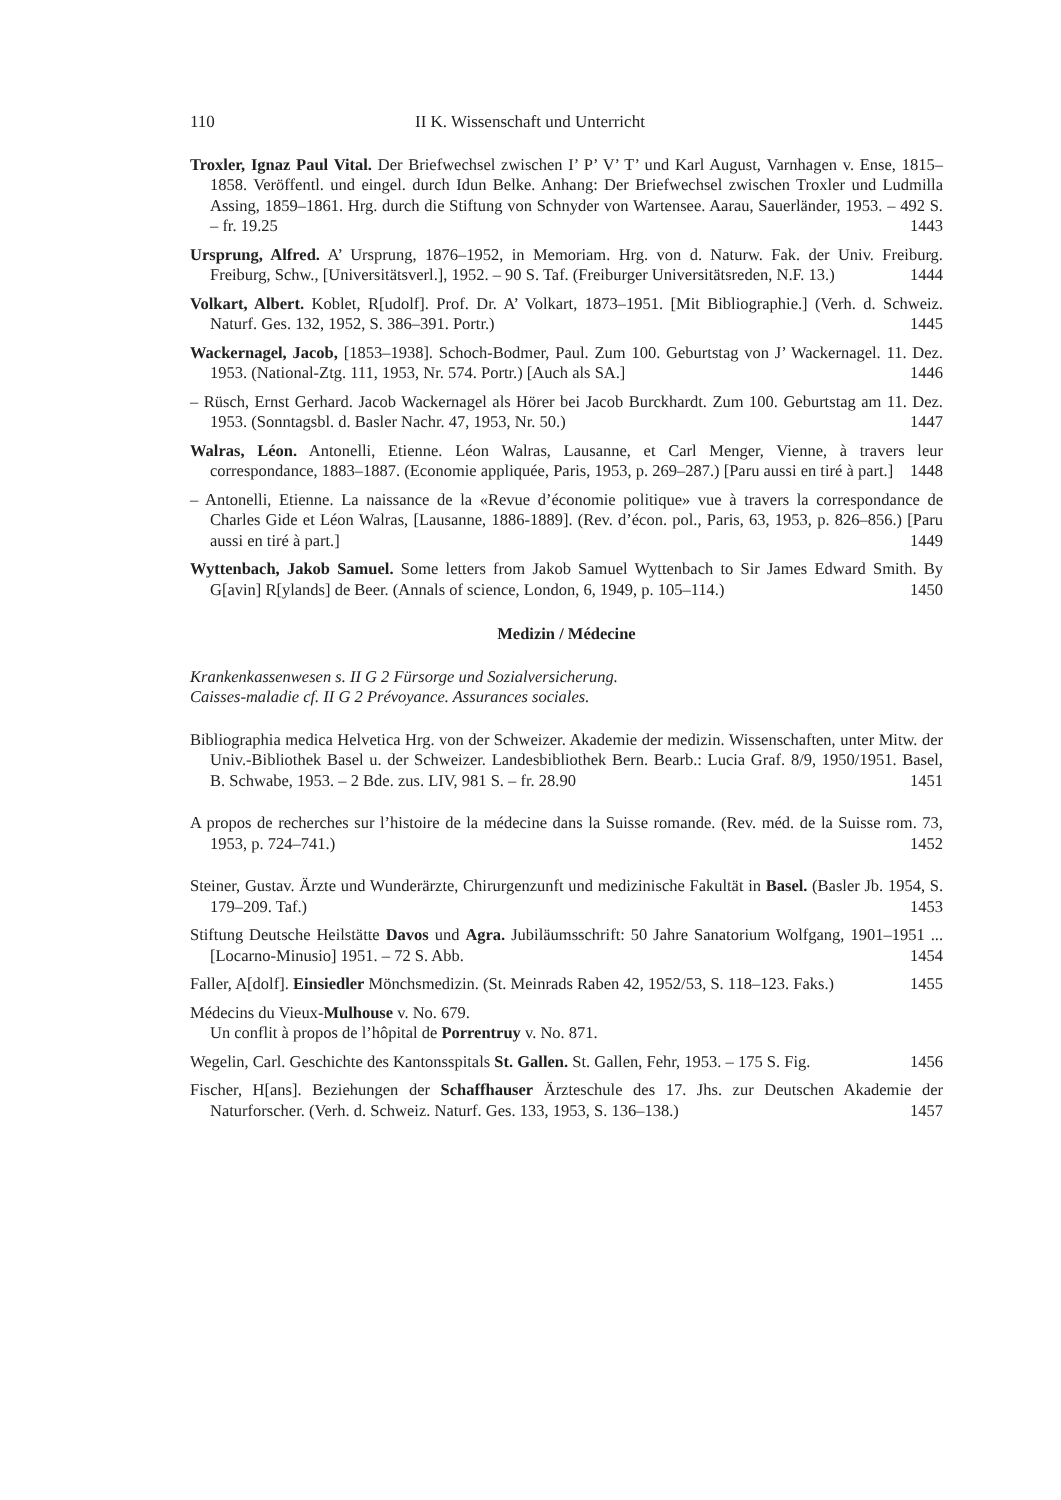110 II K. Wissenschaft und Unterricht
Troxler, Ignaz Paul Vital. Der Briefwechsel zwischen I’ P’ V’ T’ und Karl August, Varnhagen v. Ense, 1815–1858. Veröffentl. und eingel. durch Idun Belke. Anhang: Der Briefwechsel zwischen Troxler und Ludmilla Assing, 1859–1861. Hrg. durch die Stiftung von Schnyder von Wartensee. Aarau, Sauerländer, 1953. – 492 S. – fr. 19.25 1443
Ursprung, Alfred. A’ Ursprung, 1876–1952, in Memoriam. Hrg. von d. Naturw. Fak. der Univ. Freiburg. Freiburg, Schw., [Universitätsverl.], 1952. – 90 S. Taf. (Freiburger Universitätsreden, N.F. 13.) 1444
Volkart, Albert. Koblet, R[udolf]. Prof. Dr. A’ Volkart, 1873–1951. [Mit Bibliographie.] (Verh. d. Schweiz. Naturf. Ges. 132, 1952, S. 386–391. Portr.) 1445
Wackernagel, Jacob, [1853–1938]. Schoch-Bodmer, Paul. Zum 100. Geburtstag von J’ Wackernagel. 11. Dez. 1953. (National-Ztg. 111, 1953, Nr. 574. Portr.) [Auch als SA.] 1446
– Rüsch, Ernst Gerhard. Jacob Wackernagel als Hörer bei Jacob Burckhardt. Zum 100. Geburtstag am 11. Dez. 1953. (Sonntagsbl. d. Basler Nachr. 47, 1953, Nr. 50.) 1447
Walras, Léon. Antonelli, Etienne. Léon Walras, Lausanne, et Carl Menger, Vienne, à travers leur correspondance, 1883–1887. (Economie appliquée, Paris, 1953, p. 269–287.) [Paru aussi en tiré à part.] 1448
– Antonelli, Etienne. La naissance de la «Revue d’économie politique» vue à travers la correspondance de Charles Gide et Léon Walras, [Lausanne, 1886-1889]. (Rev. d’écon. pol., Paris, 63, 1953, p. 826–856.) [Paru aussi en tiré à part.] 1449
Wyttenbach, Jakob Samuel. Some letters from Jakob Samuel Wyttenbach to Sir James Edward Smith. By G[avin] R[ylands] de Beer. (Annals of science, London, 6, 1949, p. 105–114.) 1450
Medizin / Médecine
Krankenkassenwesen s. II G 2 Fürsorge und Sozialversicherung.
Caisses-maladie cf. II G 2 Prévoyance. Assurances sociales.
Bibliographia medica Helvetica Hrg. von der Schweizer. Akademie der medizin. Wissenschaften, unter Mitw. der Univ.-Bibliothek Basel u. der Schweizer. Landesbibliothek Bern. Bearb.: Lucia Graf. 8/9, 1950/1951. Basel, B. Schwabe, 1953. – 2 Bde. zus. LIV, 981 S. – fr. 28.90 1451
A propos de recherches sur l’histoire de la médecine dans la Suisse romande. (Rev. méd. de la Suisse rom. 73, 1953, p. 724–741.) 1452
Steiner, Gustav. Ärzte und Wunderärzte, Chirurgenzunft und medizinische Fakultät in Basel. (Basler Jb. 1954, S. 179–209. Taf.) 1453
Stiftung Deutsche Heilstätte Davos und Agra. Jubiläumsschrift: 50 Jahre Sanatorium Wolfgang, 1901–1951 ... [Locarno-Minusio] 1951. – 72 S. Abb. 1454
Faller, A[dolf]. Einsiedler Mönchsmedizin. (St. Meinrads Raben 42, 1952/53, S. 118–123. Faks.) 1455
Médecins du Vieux-Mulhouse v. No. 679.
Un conflit à propos de l’hôpital de Porrentruy v. No. 871.
Wegelin, Carl. Geschichte des Kantonsspitals St. Gallen. St. Gallen, Fehr, 1953. – 175 S. Fig. 1456
Fischer, H[ans]. Beziehungen der Schaffhauser Ärzteschule des 17. Jhs. zur Deutschen Akademie der Naturforscher. (Verh. d. Schweiz. Naturf. Ges. 133, 1953, S. 136–138.) 1457